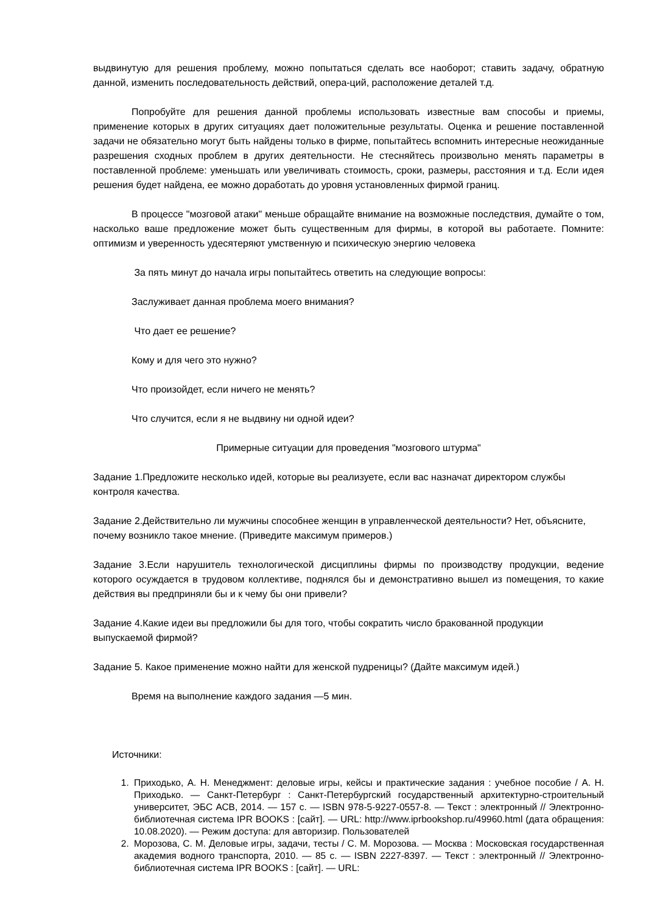выдвинутую для решения проблему, можно попытаться сделать все наоборот; ставить задачу, обратную данной, изменить последовательность действий, опера-ций, расположение деталей т.д.
Попробуйте для решения данной проблемы использовать известные вам способы и приемы, применение которых в других ситуациях дает положительные результаты. Оценка и решение поставленной задачи не обязательно могут быть найдены только в фирме, попытайтесь вспомнить интересные неожиданные разрешения сходных проблем в других деятельности. Не стесняйтесь произвольно менять параметры в поставленной проблеме: уменьшать или увеличивать стоимость, сроки, размеры, расстояния и т.д. Если идея решения будет найдена, ее можно доработать до уровня установленных фирмой границ.
В процессе "мозговой атаки" меньше обращайте внимание на возможные последствия, думайте о том, насколько ваше предложение может быть существенным для фирмы, в которой вы работаете. Помните: оптимизм и уверенность удесятеряют умственную и психическую энергию человека
За пять минут до начала игры попытайтесь ответить на следующие вопросы:
Заслуживает данная проблема моего внимания?
Что дает ее решение?
Кому и для чего это нужно?
Что произойдет, если ничего не менять?
Что случится, если я не выдвину ни одной идеи?
Примерные ситуации для проведения "мозгового штурма"
Задание 1.Предложите несколько идей, которые вы реализуете, если вас назначат директором службы контроля качества.
Задание 2.Действительно ли мужчины способнее женщин в управленческой деятельности? Нет, объясните, почему возникло такое мнение. (Приведите максимум примеров.)
Задание 3.Если нарушитель технологической дисциплины фирмы по производству продукции, ведение которого осуждается в трудовом коллективе, поднялся бы и демонстративно вышел из помещения, то какие действия вы предприняли бы и к чему бы они привели?
Задание 4.Какие идеи вы предложили бы для того, чтобы сократить число бракованной продукции выпускаемой фирмой?
Задание 5. Какое применение можно найти для женской пудреницы? (Дайте максимум идей.)
Время на выполнение каждого задания —5 мин.
Источники:
1. Приходько, А. Н. Менеджмент: деловые игры, кейсы и практические задания : учебное пособие / А. Н. Приходько. — Санкт-Петербург : Санкт-Петербургский государственный архитектурно-строительный университет, ЭБС АСВ, 2014. — 157 c. — ISBN 978-5-9227-0557-8. — Текст : электронный // Электронно-библиотечная система IPR BOOKS : [сайт]. — URL: http://www.iprbookshop.ru/49960.html (дата обращения: 10.08.2020). — Режим доступа: для авторизир. Пользователей
2. Морозова, С. М. Деловые игры, задачи, тесты / С. М. Морозова. — Москва : Московская государственная академия водного транспорта, 2010. — 85 c. — ISBN 2227-8397. — Текст : электронный // Электронно-библиотечная система IPR BOOKS : [сайт]. — URL: